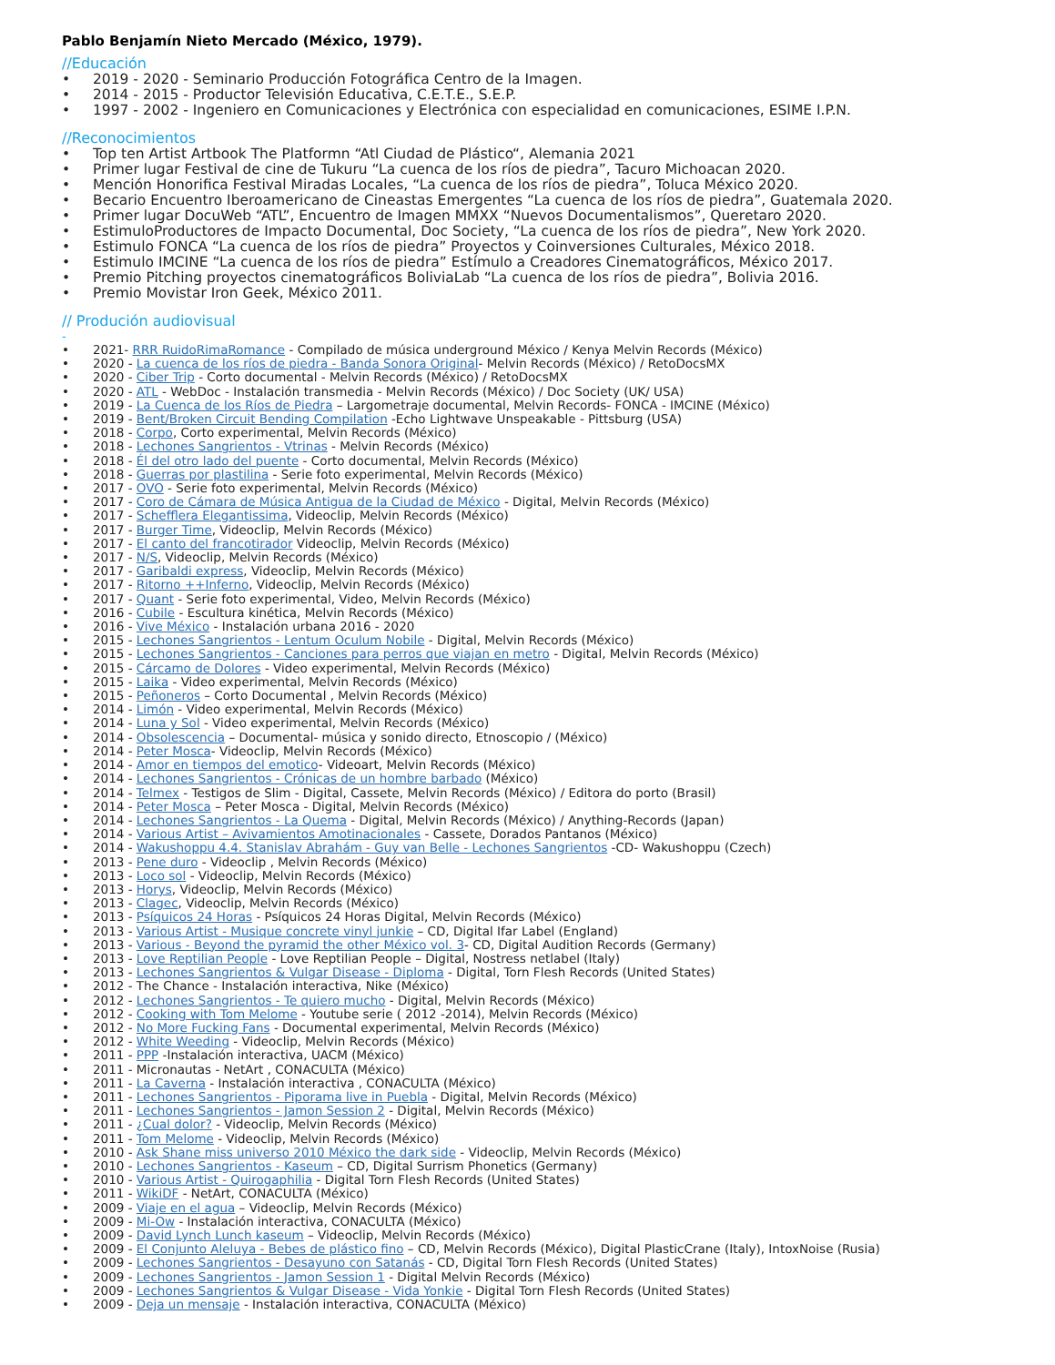Pablo Benjamín Nieto Mercado (México, 1979).
//Educación
• 2019 - 2020 - Seminario Producción Fotográfica Centro de la Imagen.
• 2014 - 2015 - Productor Televisión Educativa, C.E.T.E., S.E.P.
• 1997 - 2002 - Ingeniero en Comunicaciones y Electrónica con especialidad en comunicaciones, ESIME I.P.N.
//Reconocimientos
• Top ten Artist Artbook The Platformn “Atl Ciudad de Plástico“, Alemania 2021
• Primer lugar Festival de cine de Tukuru “La cuenca de los ríos de piedra”, Tacuro Michoacan 2020.
• Mención Honorifica Festival Miradas Locales, “La cuenca de los ríos de piedra”, Toluca México 2020.
• Becario Encuentro Iberoamericano de Cineastas Emergentes “La cuenca de los ríos de piedra”, Guatemala 2020.
• Primer lugar DocuWeb “ATL”, Encuentro de Imagen MMXX “Nuevos Documentalismos”, Queretaro 2020.
• EstimuloProductores de Impacto Documental, Doc Society, “La cuenca de los ríos de piedra”, New York 2020.
• Estimulo FONCA “La cuenca de los ríos de piedra” Proyectos y Coinversiones Culturales, México 2018.
• Estimulo IMCINE “La cuenca de los ríos de piedra” Estímulo a Creadores Cinematográficos, México 2017.
• Premio Pitching proyectos cinematográficos BoliviaLab “La cuenca de los ríos de piedra”, Bolivia 2016.
• Premio Movistar Iron Geek, México 2011.
// Produción audiovisual
-
• 2021- RRR RuidoRimaRomance - Compilado de música underground México / Kenya Melvin Records (México)
• 2020 - La cuenca de los ríos de piedra - Banda Sonora Original- Melvin Records (México) / RetoDocsMX
• 2020 - Ciber Trip - Corto documental - Melvin Records (México) / RetoDocsMX
• 2020 - ATL - WebDoc - Instalación transmedia - Melvin Records (México) / Doc Society (UK/ USA)
• 2019 - La Cuenca de los Ríos de Piedra – Largometraje documental, Melvin Records- FONCA - IMCINE (México)
• 2019 - Bent/Broken Circuit Bending Compilation -Echo Lightwave Unspeakable - Pittsburg (USA)
• 2018 - Corpo, Corto experimental, Melvin Records (México)
• 2018 - Lechones Sangrientos - Vtrinas - Melvin Records (México)
• 2018 - Él del otro lado del puente - Corto documental, Melvin Records (México)
• 2018 - Guerras por plastilina - Serie foto experimental, Melvin Records (México)
• 2017 - OVO - Serie foto experimental, Melvin Records (México)
• 2017 - Coro de Cámara de Música Antigua de la Ciudad de México - Digital, Melvin Records (México)
• 2017 - Schefflera Elegantissima, Videoclip, Melvin Records (México)
• 2017 - Burger Time, Videoclip, Melvin Records (México)
• 2017 - El canto del francotirador Videoclip, Melvin Records (México)
• 2017 - N/S, Videoclip, Melvin Records (México)
• 2017 - Garibaldi express, Videoclip, Melvin Records (México)
• 2017 - Ritorno ++Inferno, Videoclip, Melvin Records (México)
• 2017 - Quant - Serie foto experimental, Video, Melvin Records (México)
• 2016 - Cubile - Escultura kinética, Melvin Records (México)
• 2016 - Vive México - Instalación urbana 2016 - 2020
• 2015 - Lechones Sangrientos - Lentum Oculum Nobile - Digital, Melvin Records (México)
• 2015 - Lechones Sangrientos - Canciones para perros que viajan en metro - Digital, Melvin Records (México)
• 2015 - Cárcamo de Dolores - Video experimental, Melvin Records (México)
• 2015 - Laika - Video experimental, Melvin Records (México)
• 2015 - Peñoneros – Corto Documental , Melvin Records (México)
• 2014 - Limón - Video experimental, Melvin Records (México)
• 2014 - Luna y Sol - Video experimental, Melvin Records (México)
• 2014 - Obsolescencia – Documental- música y sonido directo, Etnoscopio / (México)
• 2014 - Peter Mosca- Videoclip, Melvin Records (México)
• 2014 - Amor en tiempos del emotico- Videoart, Melvin Records (México)
• 2014 - Lechones Sangrientos - Crónicas de un hombre barbado (México)
• 2014 - Telmex - Testigos de Slim - Digital, Cassete, Melvin Records (México) / Editora do porto (Brasil)
• 2014 - Peter Mosca – Peter Mosca - Digital, Melvin Records (México)
• 2014 - Lechones Sangrientos - La Quema - Digital, Melvin Records (México) / Anything-Records (Japan)
• 2014 - Various Artist – Avivamientos Amotinacionales - Cassete, Dorados Pantanos (México)
• 2014 - Wakushoppu 4.4. Stanislav Abrahám - Guy van Belle - Lechones Sangrientos -CD- Wakushoppu (Czech)
• 2013 - Pene duro - Videoclip , Melvin Records (México)
• 2013 - Loco sol - Videoclip, Melvin Records (México)
• 2013 - Horys, Videoclip, Melvin Records (México)
• 2013 - Clagec, Videoclip, Melvin Records (México)
• 2013 - Psíquicos 24 Horas - Psíquicos 24 Horas Digital, Melvin Records (México)
• 2013 - Various Artist - Musique concrete vinyl junkie – CD, Digital Ifar Label (England)
• 2013 - Various - Beyond the pyramid the other México vol. 3- CD, Digital Audition Records (Germany)
• 2013 - Love Reptilian People - Love Reptilian People – Digital, Nostress netlabel (Italy)
• 2013 - Lechones Sangrientos & Vulgar Disease - Diploma - Digital, Torn Flesh Records (United States)
• 2012 - The Chance - Instalación interactiva, Nike (México)
• 2012 - Lechones Sangrientos - Te quiero mucho - Digital, Melvin Records (México)
• 2012 - Cooking with Tom Melome - Youtube serie ( 2012 -2014), Melvin Records (México)
• 2012 - No More Fucking Fans - Documental experimental, Melvin Records (México)
• 2012 - White Weeding - Videoclip, Melvin Records (México)
• 2011 - PPP -Instalación interactiva, UACM (México)
• 2011 - Micronautas - NetArt , CONACULTA (México)
• 2011 - La Caverna - Instalación interactiva , CONACULTA (México)
• 2011 - Lechones Sangrientos - Piporama live in Puebla - Digital, Melvin Records (México)
• 2011 - Lechones Sangrientos - Jamon Session 2 - Digital, Melvin Records (México)
• 2011 - ¿Cual dolor? - Videoclip, Melvin Records (México)
• 2011 - Tom Melome - Videoclip, Melvin Records (México)
• 2010 - Ask Shane miss universo 2010 México the dark side - Videoclip, Melvin Records (México)
• 2010 - Lechones Sangrientos - Kaseum – CD, Digital Surrism Phonetics (Germany)
• 2010 - Various Artist - Quirogaphilia - Digital Torn Flesh Records (United States)
• 2011 - WikiDF - NetArt, CONACULTA (México)
• 2009 - Viaje en el agua – Videoclip, Melvin Records (México)
• 2009 - Mi-Ow - Instalación interactiva, CONACULTA (México)
• 2009 - David Lynch Lunch kaseum – Videoclip, Melvin Records (México)
• 2009 - El Conjunto Aleluya - Bebes de plástico fino – CD, Melvin Records (México), Digital PlasticCrane (Italy), IntoxNoise (Rusia)
• 2009 - Lechones Sangrientos - Desayuno con Satanás - CD, Digital Torn Flesh Records (United States)
• 2009 - Lechones Sangrientos - Jamon Session 1 - Digital Melvin Records (México)
• 2009 - Lechones Sangrientos & Vulgar Disease - Vida Yonkie - Digital Torn Flesh Records (United States)
• 2009 - Deja un mensaje - Instalación interactiva, CONACULTA (México)